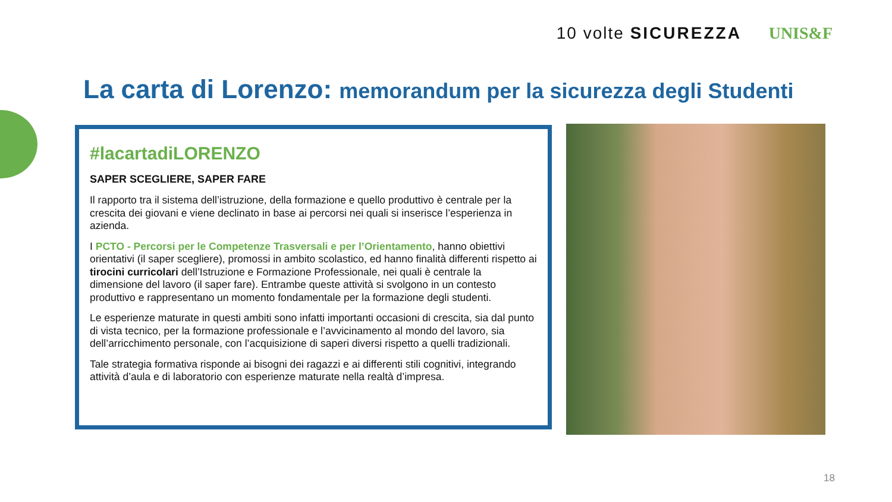10 volte SICUREZZA UNIS&F
La carta di Lorenzo: memorandum per la sicurezza degli Studenti
#lacartadiLORENZO
SAPER SCEGLIERE, SAPER FARE
Il rapporto tra il sistema dell’istruzione, della formazione e quello produttivo è centrale per la crescita dei giovani e viene declinato in base ai percorsi nei quali si inserisce l’esperienza in azienda.
I PCTO - Percorsi per le Competenze Trasversali e per l’Orientamento, hanno obiettivi orientativi (il saper scegliere), promossi in ambito scolastico, ed hanno finalità differenti rispetto ai tirocini curricolari dell’Istruzione e Formazione Professionale, nei quali è centrale la dimensione del lavoro (il saper fare). Entrambe queste attività si svolgono in un contesto produttivo e rappresentano un momento fondamentale per la formazione degli studenti.
Le esperienze maturate in questi ambiti sono infatti importanti occasioni di crescita, sia dal punto di vista tecnico, per la formazione professionale e l’avvicinamento al mondo del lavoro, sia dell’arricchimento personale, con l’acquisizione di saperi diversi rispetto a quelli tradizionali.
Tale strategia formativa risponde ai bisogni dei ragazzi e ai differenti stili cognitivi, integrando attività d’aula e di laboratorio con esperienze maturate nella realtà d’impresa.
18